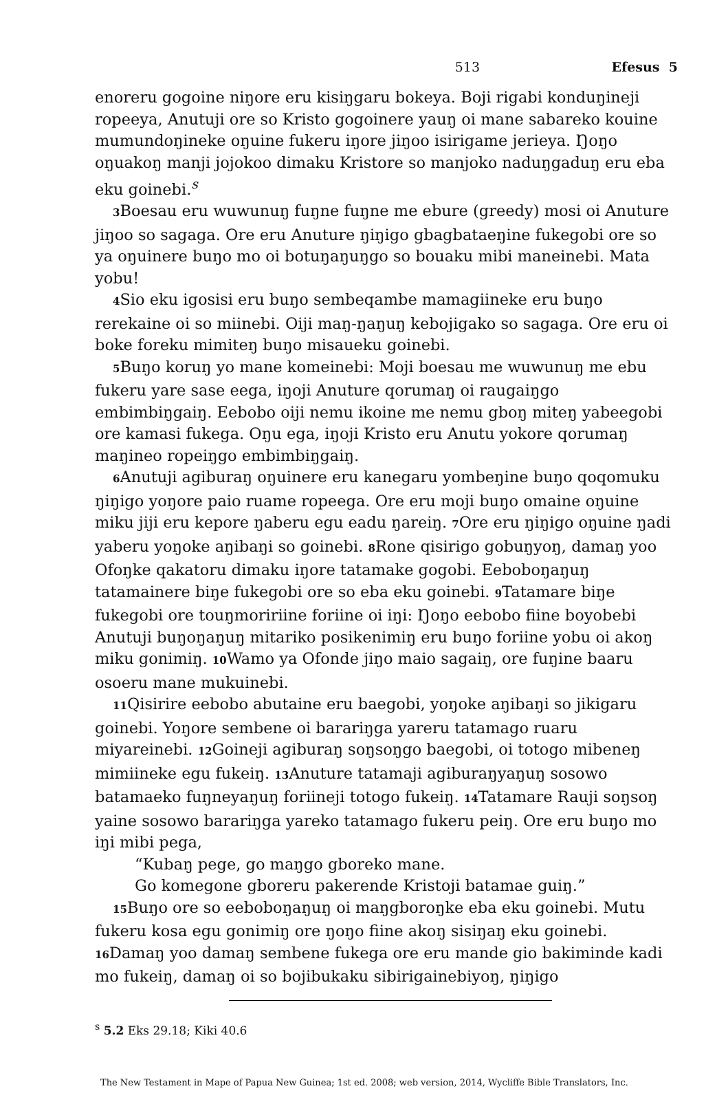513 Efesus 5
enoreru gogoine niŋore eru kisiŋgaru bokeya. Boji rigabi konduŋineji ropeeya, Anutuji ore so Kristo gogoinere yauŋ oi mane sabareko kouine mumundoŋineke oŋuine fukeru iŋore jiŋoo isirigame jerieya. Ŋoŋo oŋuakoŋ manji jojokoo dimaku Kristore so manjoko naduŋgaduŋ eru eba eku goinebi.<sup>s</sup>
3 Boesau eru wuwunuŋ fuŋne fuŋne me ebure (greedy) mosi oi Anuture jiŋoo so sagaga. Ore eru Anuture ŋiŋigo gbagbataeŋine fukegobi ore so ya oŋuinere buŋo mo oi botuŋaŋuŋgo so bouaku mibi maneinebi. Mata yobu!
4 Sio eku igosisi eru buŋo sembeqambe mamagiineke eru buŋo rerekaine oi so miinebi. Oiji maŋ-ŋaŋuŋ kebojigako so sagaga. Ore eru oi boke foreku mimiteŋ buŋo misaueku goinebi.
5 Buŋo koruŋ yo mane komeinebi: Moji boesau me wuwunuŋ me ebu fukeru yare sase eega, iŋoji Anuture qorumaŋ oi raugaiŋgo embimbiŋgaiŋ. Eebobo oiji nemu ikoine me nemu gboŋ miteŋ yabeegobi ore kamasi fukega. Oŋu ega, iŋoji Kristo eru Anutu yokore qorumaŋ maŋineo ropeiŋgo embimbiŋgaiŋ.
6 Anutuji agiburaŋ oŋuinere eru kanegaru yombeŋine buŋo qoqomuku ŋiŋigo yoŋore paio ruame ropeega. Ore eru moji buŋo omaine oŋuine miku jiji eru kepore ŋaberu egu eadu ŋareiŋ. 7 Ore eru ŋiŋigo oŋuine ŋadi yaberu yoŋoke aŋibaŋi so goinebi. 8 Rone qisirigo gobuŋyoŋ, damaŋ yoo Ofoŋke qakatoru dimaku iŋore tatamake gogobi. Eeboboŋaŋuŋ tatamainere biŋe fukegobi ore so eba eku goinebi. 9 Tatamare biŋe fukegobi ore touŋmoririine foriine oi iŋi: Ŋoŋo eebobo fiine boyobebi Anutuji buŋoŋaŋuŋ mitariko posikenimiŋ eru buŋo foriine yobu oi akoŋ miku gonimiŋ. 10 Wamo ya Ofonde jiŋo maio sagaiŋ, ore fuŋine baaru osoeru mane mukuinebi.
11 Qisirire eebobo abutaine eru baegobi, yoŋoke aŋibaŋi so jikigaru goinebi. Yoŋore sembene oi barariŋga yareru tatamago ruaru miyareinebi. 12 Goineji agiburaŋ soŋsoŋgo baegobi, oi totogo mibeneŋ mimiineke egu fukeiŋ. 13 Anuture tatamaji agiburaŋyaŋuŋ sosowo batamaeko fuŋneyaŋuŋ foriineji totogo fukeiŋ. 14 Tatamare Rauji soŋsoŋ yaine sosowo barariŋga yareko tatamago fukeru peiŋ. Ore eru buŋo mo iŋi mibi pega,
“Kubaŋ pege, go maŋgo gboreko mane.
Go komegone gboreru pakerende Kristoji batamae guiŋ.”
15 Buŋo ore so eeboboŋaŋuŋ oi maŋgboroŋke eba eku goinebi. Mutu fukeru kosa egu gonimiŋ ore ŋoŋo fiine akoŋ sisiŋaŋ eku goinebi. 16 Damaŋ yoo damaŋ sembene fukega ore eru mande gio bakiminde kadi mo fukeiŋ, damaŋ oi so bojibukaku sibirigainebiyoŋ, ŋiŋigo
<sup>s</sup> 5.2 Eks 29.18; Kiki 40.6
The New Testament in Mape of Papua New Guinea; 1st ed. 2008; web version, 2014, Wycliffe Bible Translators, Inc.